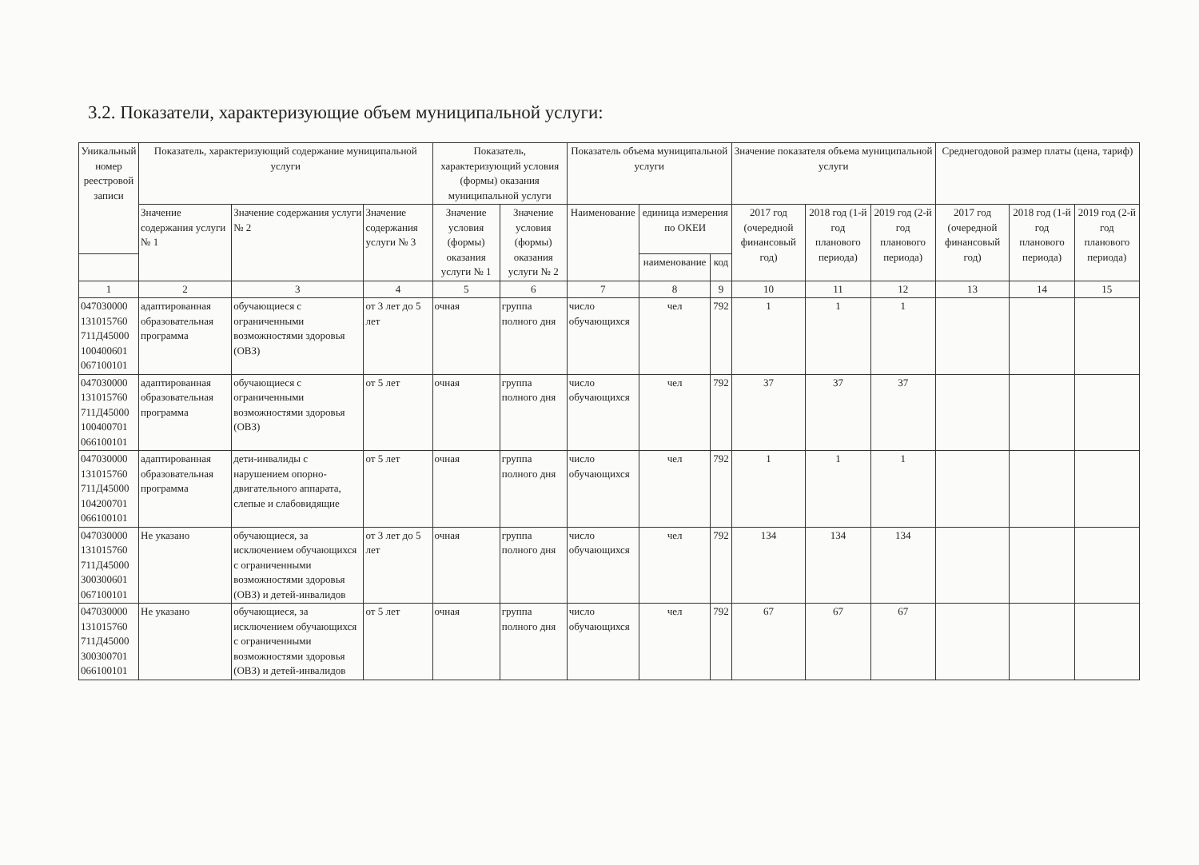3.2. Показатели, характеризующие объем муниципальной услуги:
| Уникальный номер реестровой записи | Показатель, характеризующий содержание муниципальной услуги | | | Показатель, характеризующий условия (формы) оказания муниципальной услуги | | Показатель объема муниципальной услуги | | | Значение показателя объема муниципальной услуги | | | Среднегодовой размер платы (цена, тариф) | | |
| --- | --- | --- | --- | --- | --- | --- | --- | --- | --- | --- | --- | --- | --- | --- |
| | Значение содержания услуги № 1 | Значение содержания услуги № 2 | Значение содержания услуги № 3 | Значение условия (формы) оказания услуги № 1 | Значение условия (формы) оказания услуги № 2 | Наименование | единица измерения по ОКЕИ | | 2017 год (очередной финансовый год) | 2018 год (1-й год планового периода) | 2019 год (2-й год планового периода) | 2017 год (очередной финансовый год) | 2018 год (1-й год планового периода) | 2019 год (2-й год планового периода) |
| | | | | | | | наименование | код | | | | | | |
| 1 | 2 | 3 | 4 | 5 | 6 | 7 | 8 | 9 | 10 | 11 | 12 | 13 | 14 | 15 |
| 047030000 131015760 711Д45000 100400601 067100101 | адаптированная образовательная программа | обучающиеся с ограниченными возможностями здоровья (ОВЗ) | от 3 лет до 5 лет | очная | группа полного дня | число обучающихся | чел | 792 | 1 | 1 | 1 | | | |
| 047030000 131015760 711Д45000 100400701 066100101 | адаптированная образовательная программа | обучающиеся с ограниченными возможностями здоровья (ОВЗ) | от 5 лет | очная | группа полного дня | число обучающихся | чел | 792 | 37 | 37 | 37 | | | |
| 047030000 131015760 711Д45000 104200701 066100101 | адаптированная образовательная программа | дети-инвалиды с нарушением опорно-двигательного аппарата, слепые и слабовидящие | от 5 лет | очная | группа полного дня | число обучающихся | чел | 792 | 1 | 1 | 1 | | | |
| 047030000 131015760 711Д45000 300300601 067100101 | Не указано | обучающиеся, за исключением обучающихся с ограниченными возможностями здоровья (ОВЗ) и детей-инвалидов | от 3 лет до 5 лет | очная | группа полного дня | число обучающихся | чел | 792 | 134 | 134 | 134 | | | |
| 047030000 131015760 711Д45000 300300701 066100101 | Не указано | обучающиеся, за исключением обучающихся с ограниченными возможностями здоровья (ОВЗ) и детей-инвалидов | от 5 лет | очная | группа полного дня | число обучающихся | чел | 792 | 67 | 67 | 67 | | | |